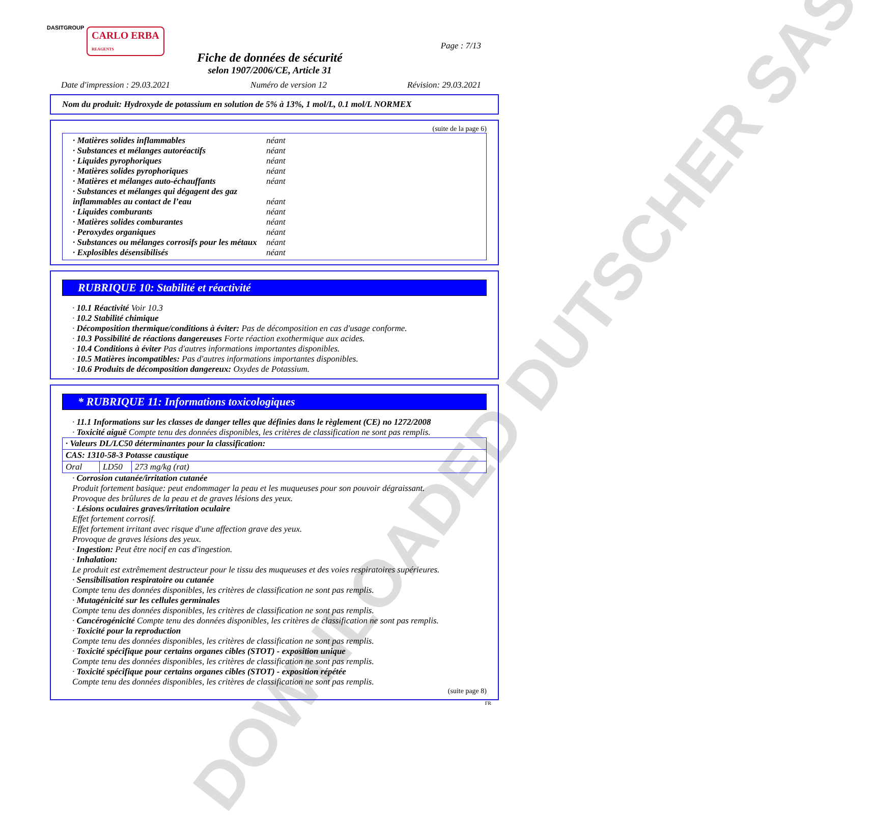DOWNLOADED DUTSCHER SAS
DASITGROUP
CARLO ERBA
REAGENTS
Page : 7/13
Fiche de données de sécurité
selon 1907/2006/CE, Article 31
Date d'impression : 29.03.2021 Numéro de version 12 Révision: 29.03.2021
Nom du produit: Hydroxyde de potassium en solution de 5% à 13%, 1 mol/L, 0.1 mol/L NORMEX
(suite de la page 6)
· Matières solides inflammables néant
· Substances et mélanges autoréactifs néant
· Liquides pyrophoriques néant
· Matières solides pyrophoriques néant
· Matières et mélanges auto-échauffants néant
· Substances et mélanges qui dégagent des gaz inflammables au contact de l’eau néant
· Liquides comburants néant
· Matières solides comburantes néant
· Peroxydes organiques néant
· Substances ou mélanges corrosifs pour les métaux néant
· Explosibles désensibilisés néant
RUBRIQUE 10: Stabilité et réactivité
· 10.1 Réactivité Voir 10.3
· 10.2 Stabilité chimique
· Décomposition thermique/conditions à éviter: Pas de décomposition en cas d'usage conforme.
· 10.3 Possibilité de réactions dangereuses Forte réaction exothermique aux acides.
· 10.4 Conditions à éviter Pas d'autres informations importantes disponibles.
· 10.5 Matières incompatibles: Pas d'autres informations importantes disponibles.
· 10.6 Produits de décomposition dangereux: Oxydes de Potassium.
* RUBRIQUE 11: Informations toxicologiques
· 11.1 Informations sur les classes de danger telles que définies dans le règlement (CE) no 1272/2008
· Toxicité aiguë Compte tenu des données disponibles, les critères de classification ne sont pas remplis.
| · Valeurs DL/LC50 déterminantes pour la classification: | | |
| CAS: 1310-58-3 Potasse caustique | | |
| Oral | LD50 | 273 mg/kg (rat) |
· Corrosion cutanée/irritation cutanée
Produit fortement basique: peut endommager la peau et les muqueuses pour son pouvoir dégraissant.
Provoque des brûlures de la peau et de graves lésions des yeux.
· Lésions oculaires graves/irritation oculaire
Effet fortement corrosif.
Effet fortement irritant avec risque d'une affection grave des yeux.
Provoque de graves lésions des yeux.
· Ingestion: Peut être nocif en cas d'ingestion.
· Inhalation:
Le produit est extrêmement destructeur pour le tissu des muqueuses et des voies respiratoires supérieures.
· Sensibilisation respiratoire ou cutanée
Compte tenu des données disponibles, les critères de classification ne sont pas remplis.
· Mutagénicité sur les cellules germinales
Compte tenu des données disponibles, les critères de classification ne sont pas remplis.
· Cancérogénicité Compte tenu des données disponibles, les critères de classification ne sont pas remplis.
· Toxicité pour la reproduction
Compte tenu des données disponibles, les critères de classification ne sont pas remplis.
· Toxicité spécifique pour certains organes cibles (STOT) - exposition unique
Compte tenu des données disponibles, les critères de classification ne sont pas remplis.
· Toxicité spécifique pour certains organes cibles (STOT) - exposition répétée
Compte tenu des données disponibles, les critères de classification ne sont pas remplis.
(suite page 8)
FR